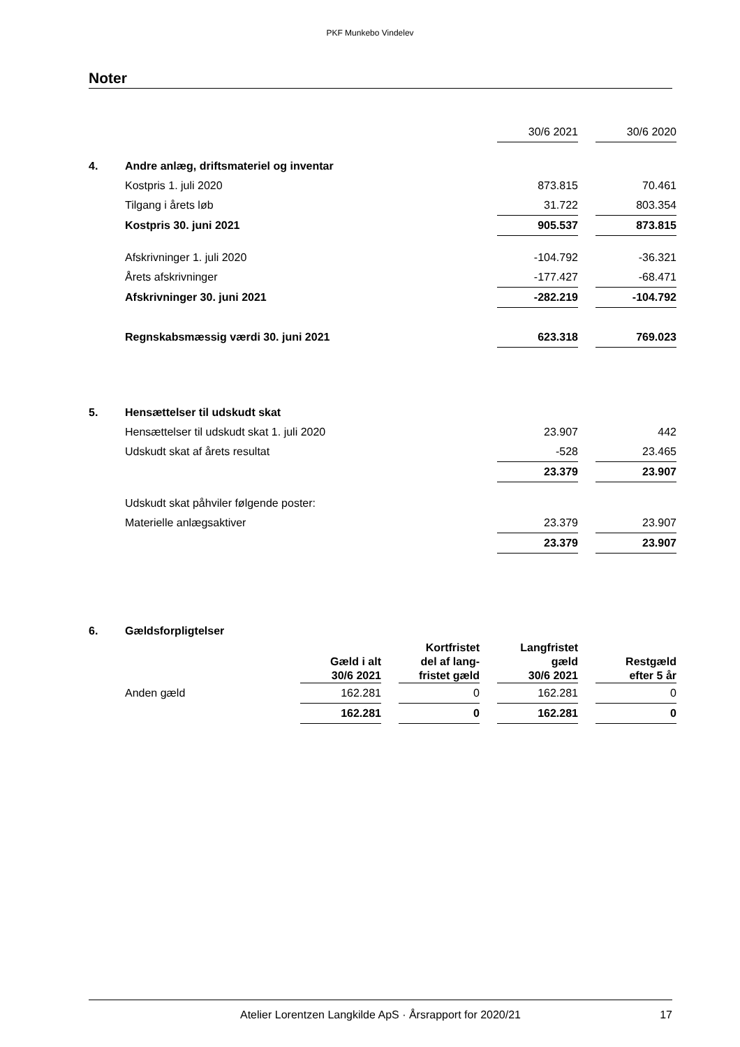PKF Munkebo Vindelev
Noter
| | | 30/6 2021 | | 30/6 2020 |
| 4. | Andre anlæg, driftsmateriel og inventar | | | |
| | Kostpris 1. juli 2020 | 873.815 | | 70.461 |
| | Tilgang i årets løb | 31.722 | | 803.354 |
| | Kostpris 30. juni 2021 | 905.537 | | 873.815 |
| | Afskrivninger 1. juli 2020 | -104.792 | | -36.321 |
| | Årets afskrivninger | -177.427 | | -68.471 |
| | Afskrivninger 30. juni 2021 | -282.219 | | -104.792 |
| | Regnskabsmæssig værdi 30. juni 2021 | 623.318 | | 769.023 |
| 5. | Hensættelser til udskudt skat | | | |
| | Hensættelser til udskudt skat 1. juli 2020 | 23.907 | | 442 |
| | Udskudt skat af årets resultat | -528 | | 23.465 |
| | | 23.379 | | 23.907 |
| | Udskudt skat påhviler følgende poster: | | | |
| | Materielle anlægsaktiver | 23.379 | | 23.907 |
| | | 23.379 | | 23.907 |
| 6. | Gældsforpligtelser | | | | | | | |
| | | Gæld i alt 30/6 2021 | | Kortfristet del af lang- fristet gæld | | Langfristet gæld 30/6 2021 | | Restgæld efter 5 år |
| | Anden gæld | 162.281 | | 0 | | 162.281 | | 0 |
| | | 162.281 | | 0 | | 162.281 | | 0 |
Atelier Lorentzen Langkilde ApS · Årsrapport for 2020/21 17